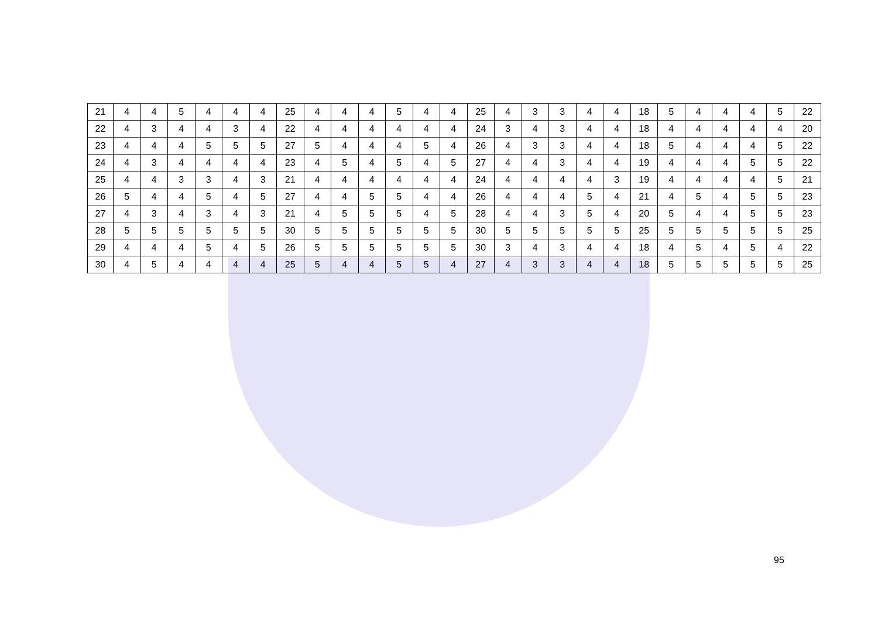| 21 | 4 | 4 | 5 | 4 | 4 | 4 | 25 | 4 | 4 | 4 | 5 | 4 | 4 | 25 | 4 | 3 | 3 | 4 | 4 | 18 | 5 | 4 | 4 | 4 | 5 | 22 |
| 22 | 4 | 3 | 4 | 4 | 3 | 4 | 22 | 4 | 4 | 4 | 4 | 4 | 4 | 24 | 3 | 4 | 3 | 4 | 4 | 18 | 4 | 4 | 4 | 4 | 4 | 20 |
| 23 | 4 | 4 | 4 | 5 | 5 | 5 | 27 | 5 | 4 | 4 | 4 | 5 | 4 | 26 | 4 | 3 | 3 | 4 | 4 | 18 | 5 | 4 | 4 | 4 | 5 | 22 |
| 24 | 4 | 3 | 4 | 4 | 4 | 4 | 23 | 4 | 5 | 4 | 5 | 4 | 5 | 27 | 4 | 4 | 3 | 4 | 4 | 19 | 4 | 4 | 4 | 5 | 5 | 22 |
| 25 | 4 | 4 | 3 | 3 | 4 | 3 | 21 | 4 | 4 | 4 | 4 | 4 | 4 | 24 | 4 | 4 | 4 | 4 | 3 | 19 | 4 | 4 | 4 | 4 | 5 | 21 |
| 26 | 5 | 4 | 4 | 5 | 4 | 5 | 27 | 4 | 4 | 5 | 5 | 4 | 4 | 26 | 4 | 4 | 4 | 5 | 4 | 21 | 4 | 5 | 4 | 5 | 5 | 23 |
| 27 | 4 | 3 | 4 | 3 | 4 | 3 | 21 | 4 | 5 | 5 | 5 | 4 | 5 | 28 | 4 | 4 | 3 | 5 | 4 | 20 | 5 | 4 | 4 | 5 | 5 | 23 |
| 28 | 5 | 5 | 5 | 5 | 5 | 5 | 30 | 5 | 5 | 5 | 5 | 5 | 5 | 30 | 5 | 5 | 5 | 5 | 5 | 25 | 5 | 5 | 5 | 5 | 5 | 25 |
| 29 | 4 | 4 | 4 | 5 | 4 | 5 | 26 | 5 | 5 | 5 | 5 | 5 | 5 | 30 | 3 | 4 | 3 | 4 | 4 | 18 | 4 | 5 | 4 | 5 | 4 | 22 |
| 30 | 4 | 5 | 4 | 4 | 4 | 4 | 25 | 5 | 4 | 4 | 5 | 5 | 4 | 27 | 4 | 3 | 3 | 4 | 4 | 18 | 5 | 5 | 5 | 5 | 5 | 25 |
95